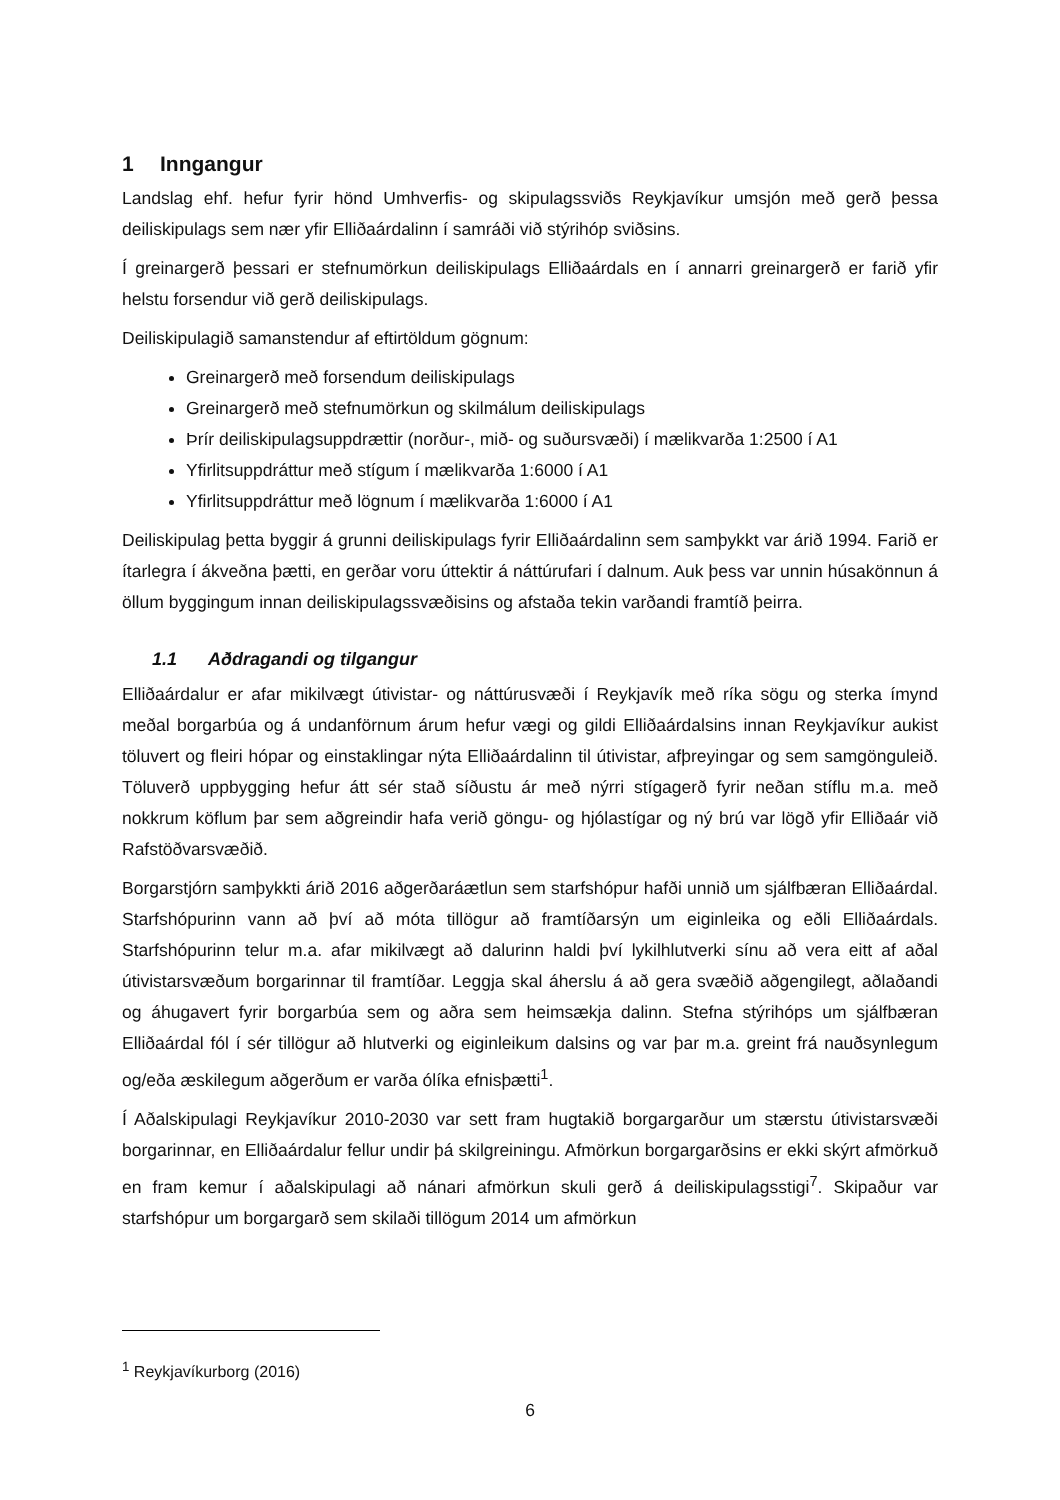1 Inngangur
Landslag ehf. hefur fyrir hönd Umhverfis- og skipulagssviðs Reykjavíkur umsjón með gerð þessa deiliskipulags sem nær yfir Elliðaárdalinn í samráði við stýrihóp sviðsins.
Í greinargerð þessari er stefnumörkun deiliskipulags Elliðaárdals en í annarri greinargerð er farið yfir helstu forsendur við gerð deiliskipulags.
Deiliskipulagið samanstendur af eftirtöldum gögnum:
Greinargerð með forsendum deiliskipulags
Greinargerð með stefnumörkun og skilmálum deiliskipulags
Þrír deiliskipulagsuppdrættir (norður-, mið- og suðursvæði) í mælikvarða 1:2500 í A1
Yfirlitsuppdráttur með stígum í mælikvarða 1:6000 í A1
Yfirlitsuppdráttur með lögnum í mælikvarða 1:6000 í A1
Deiliskipulag þetta byggir á grunni deiliskipulags fyrir Elliðaárdalinn sem samþykkt var árið 1994. Farið er ítarlegra í ákveðna þætti, en gerðar voru úttektir á náttúrufari í dalnum. Auk þess var unnin húsakönnun á öllum byggingum innan deiliskipulagssvæðisins og afstaða tekin varðandi framtíð þeirra.
1.1 Aðdragandi og tilgangur
Elliðaárdalur er afar mikilvægt útivistar- og náttúrusvæði í Reykjavík með ríka sögu og sterka ímynd meðal borgarbúa og á undanförnum árum hefur vægi og gildi Elliðaárdalsins innan Reykjavíkur aukist töluvert og fleiri hópar og einstaklingar nýta Elliðaárdalinn til útivistar, afþreyingar og sem samgönguleið. Töluverð uppbygging hefur átt sér stað síðustu ár með nýrri stígagerð fyrir neðan stíflu m.a. með nokkrum köflum þar sem aðgreindir hafa verið göngu- og hjólastígar og ný brú var lögð yfir Elliðaár við Rafstöðvarsvæðið.
Borgarstjórn samþykkti árið 2016 aðgerðaráætlun sem starfshópur hafði unnið um sjálfbæran Elliðaárdal. Starfshópurinn vann að því að móta tillögur að framtíðarsýn um eiginleika og eðli Elliðaárdals. Starfshópurinn telur m.a. afar mikilvægt að dalurinn haldi því lykilhlutverki sínu að vera eitt af aðal útivistarsvæðum borgarinnar til framtíðar. Leggja skal áherslu á að gera svæðið aðgengilegt, aðlaðandi og áhugavert fyrir borgarbúa sem og aðra sem heimsækja dalinn. Stefna stýrihóps um sjálfbæran Elliðaárdal fól í sér tillögur að hlutverki og eiginleikum dalsins og var þar m.a. greint frá nauðsynlegum og/eða æskilegum aðgerðum er varða ólíka efnisþætti<sup>1</sup>.
Í Aðalskipulagi Reykjavíkur 2010-2030 var sett fram hugtakið borgargarður um stærstu útivistarsvæði borgarinnar, en Elliðaárdalur fellur undir þá skilgreiningu. Afmörkun borgargarðsins er ekki skýrt afmörkuð en fram kemur í aðalskipulagi að nánari afmörkun skuli gerð á deiliskipulagsstigi<sup>7</sup>. Skipaður var starfshópur um borgargarð sem skilaði tillögum 2014 um afmörkun
<sup>1</sup> Reykjavíkurborg (2016)
6